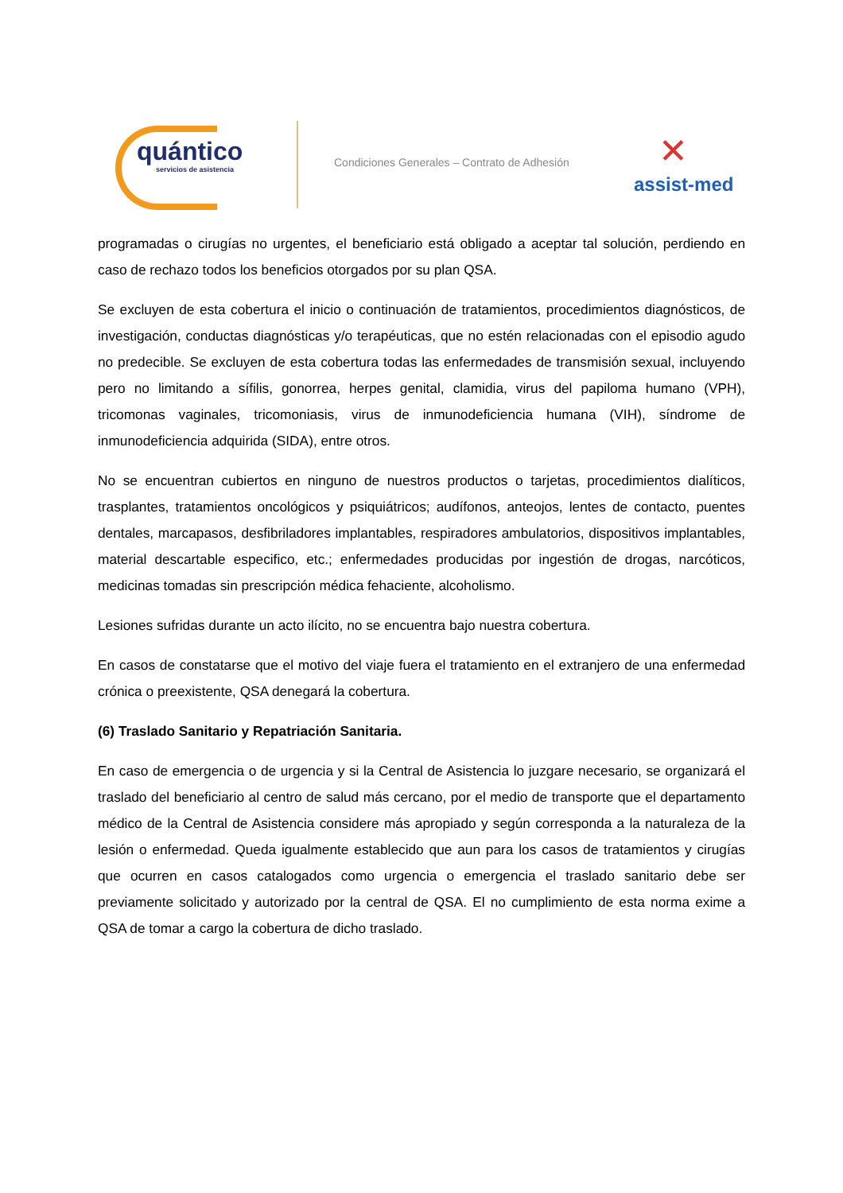quántico
servicios de asistencia
Condiciones Generales – Contrato de Adhesión
✕
assist-med
programadas o cirugías no urgentes, el beneficiario está obligado a aceptar tal solución, perdiendo en caso de rechazo todos los beneficios otorgados por su plan QSA.
Se excluyen de esta cobertura el inicio o continuación de tratamientos, procedimientos diagnósticos, de investigación, conductas diagnósticas y/o terapéuticas, que no estén relacionadas con el episodio agudo no predecible. Se excluyen de esta cobertura todas las enfermedades de transmisión sexual, incluyendo pero no limitando a sífilis, gonorrea, herpes genital, clamidia, virus del papiloma humano (VPH), tricomonas vaginales, tricomoniasis, virus de inmunodeficiencia humana (VIH), síndrome de inmunodeficiencia adquirida (SIDA), entre otros.
No se encuentran cubiertos en ninguno de nuestros productos o tarjetas, procedimientos dialíticos, trasplantes, tratamientos oncológicos y psiquiátricos; audífonos, anteojos, lentes de contacto, puentes dentales, marcapasos, desfibriladores implantables, respiradores ambulatorios, dispositivos implantables, material descartable especifico, etc.; enfermedades producidas por ingestión de drogas, narcóticos, medicinas tomadas sin prescripción médica fehaciente, alcoholismo.
Lesiones sufridas durante un acto ilícito, no se encuentra bajo nuestra cobertura.
En casos de constatarse que el motivo del viaje fuera el tratamiento en el extranjero de una enfermedad crónica o preexistente, QSA denegará la cobertura.
(6) Traslado Sanitario y Repatriación Sanitaria.
En caso de emergencia o de urgencia y si la Central de Asistencia lo juzgare necesario, se organizará el traslado del beneficiario al centro de salud más cercano, por el medio de transporte que el departamento médico de la Central de Asistencia considere más apropiado y según corresponda a la naturaleza de la lesión o enfermedad. Queda igualmente establecido que aun para los casos de tratamientos y cirugías que ocurren en casos catalogados como urgencia o emergencia el traslado sanitario debe ser previamente solicitado y autorizado por la central de QSA. El no cumplimiento de esta norma exime a QSA de tomar a cargo la cobertura de dicho traslado.